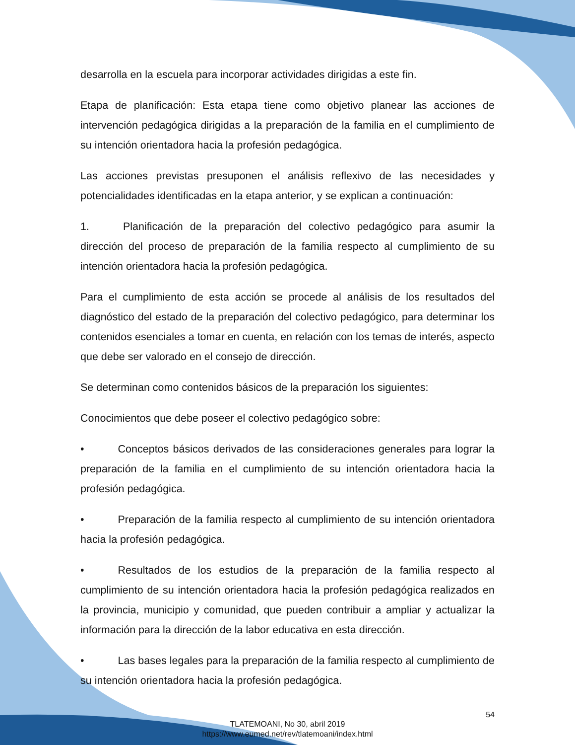desarrolla en la escuela para incorporar actividades dirigidas a este fin.
Etapa de planificación: Esta etapa tiene como objetivo planear las acciones de intervención pedagógica dirigidas a la preparación de la familia en el cumplimiento de su intención orientadora hacia la profesión pedagógica.
Las acciones previstas presuponen el análisis reflexivo de las necesidades y potencialidades identificadas en la etapa anterior, y se explican a continuación:
1. Planificación de la preparación del colectivo pedagógico para asumir la dirección del proceso de preparación de la familia respecto al cumplimiento de su intención orientadora hacia la profesión pedagógica.
Para el cumplimiento de esta acción se procede al análisis de los resultados del diagnóstico del estado de la preparación del colectivo pedagógico, para determinar los contenidos esenciales a tomar en cuenta, en relación con los temas de interés, aspecto que debe ser valorado en el consejo de dirección.
Se determinan como contenidos básicos de la preparación los siguientes:
Conocimientos que debe poseer el colectivo pedagógico sobre:
• Conceptos básicos derivados de las consideraciones generales para lograr la preparación de la familia en el cumplimiento de su intención orientadora hacia la profesión pedagógica.
• Preparación de la familia respecto al cumplimiento de su intención orientadora hacia la profesión pedagógica.
• Resultados de los estudios de la preparación de la familia respecto al cumplimiento de su intención orientadora hacia la profesión pedagógica realizados en la provincia, municipio y comunidad, que pueden contribuir a ampliar y actualizar la información para la dirección de la labor educativa en esta dirección.
• Las bases legales para la preparación de la familia respecto al cumplimiento de su intención orientadora hacia la profesión pedagógica.
54
TLATEMOANI, No 30, abril 2019
https://www.eumed.net/rev/tlatemoani/index.html